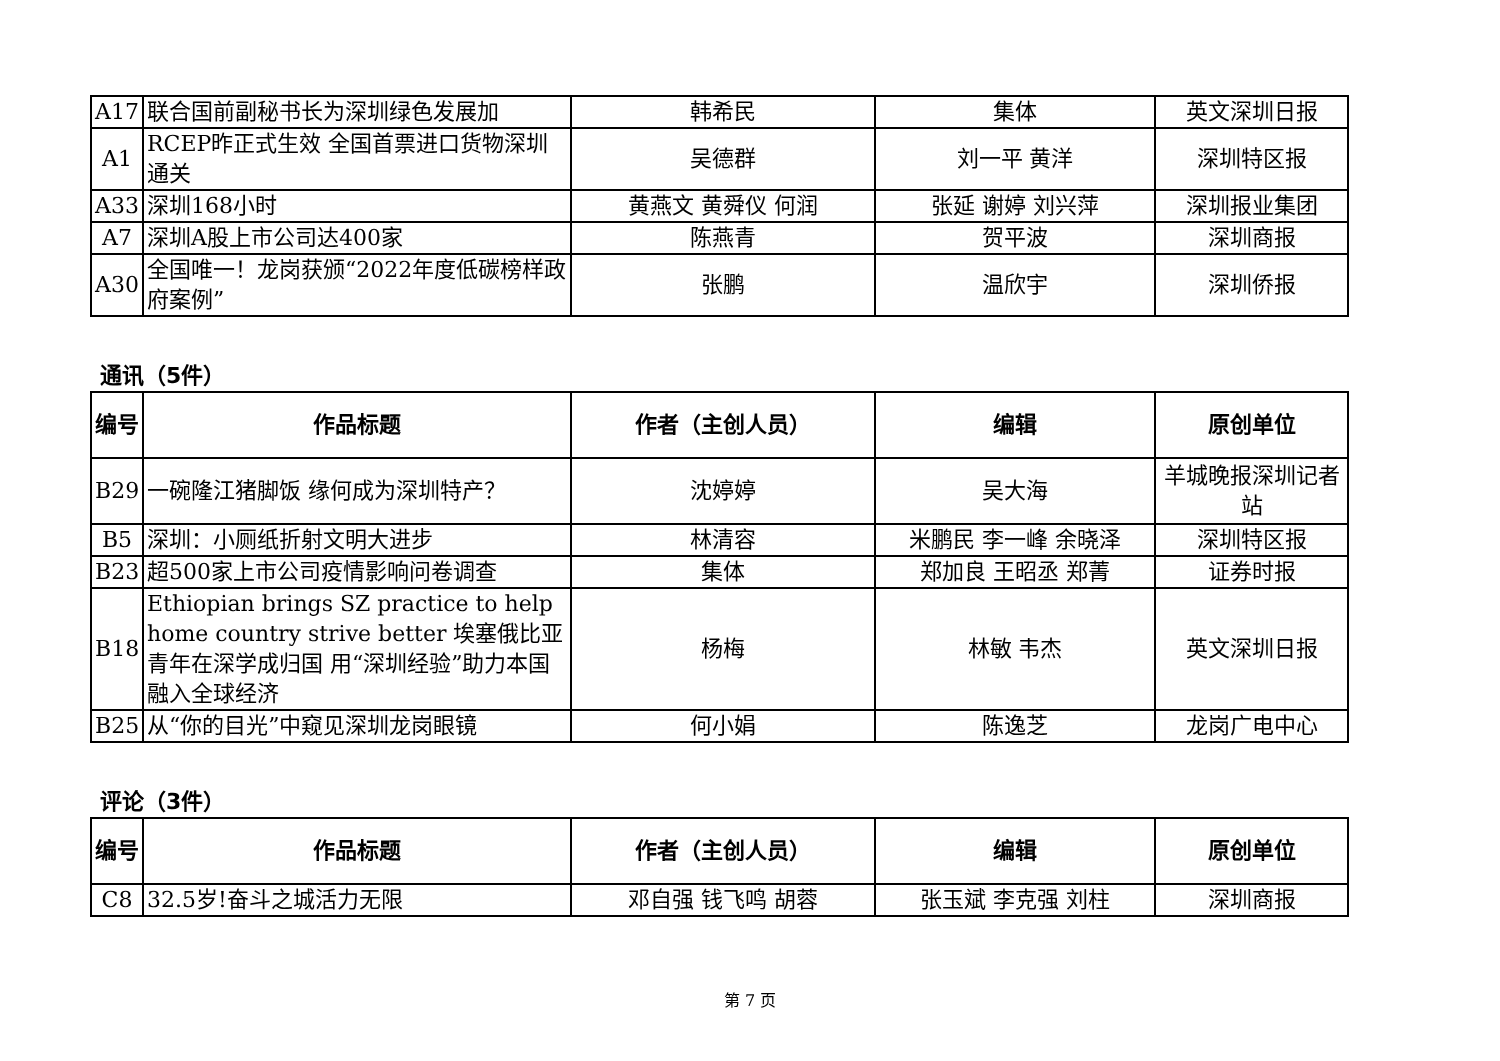| A17 | 联合国前副秘书长为深圳绿色发展加 | 韩希民 | 集体 | 英文深圳日报 |
| A1 | RCEP昨正式生效 全国首票进口货物深圳通关 | 吴德群 | 刘一平 黄洋 | 深圳特区报 |
| A33 | 深圳168小时 | 黄燕文 黄舜仪 何润 | 张延 谢婷 刘兴萍 | 深圳报业集团 |
| A7 | 深圳A股上市公司达400家 | 陈燕青 | 贺平波 | 深圳商报 |
| A30 | 全国唯一！龙岗获颁“2022年度低碳榜样政府案例” | 张鹏 | 温欣宇 | 深圳侨报 |
通讯（5件）
| 编号 | 作品标题 | 作者（主创人员） | 编辑 | 原创单位 |
| --- | --- | --- | --- | --- |
| B29 | 一碗隆江猪脚饭 缘何成为深圳特产？ | 沈婷婷 | 吴大海 | 羊城晚报深圳记者站 |
| B5 | 深圳：小厕纸折射文明大进步 | 林清容 | 米鹏民 李一峰 余晓泽 | 深圳特区报 |
| B23 | 超500家上市公司疫情影响问卷调查 | 集体 | 郑加良 王昭丞 郑菁 | 证券时报 |
| B18 | Ethiopian brings SZ practice to help home country strive better 埃塞俄比亚青年在深学成归国 用“深圳经验”助力本国融入全球经济 | 杨梅 | 林敏 韦杰 | 英文深圳日报 |
| B25 | 从“你的目光”中窥见深圳龙岗眼镜 | 何小娟 | 陈逸芝 | 龙岗广电中心 |
评论（3件）
| 编号 | 作品标题 | 作者（主创人员） | 编辑 | 原创单位 |
| --- | --- | --- | --- | --- |
| C8 | 32.5岁!奋斗之城活力无限 | 邓自强 钱飞鸣 胡蓉 | 张玉斌 李克强 刘柱 | 深圳商报 |
第 7 页